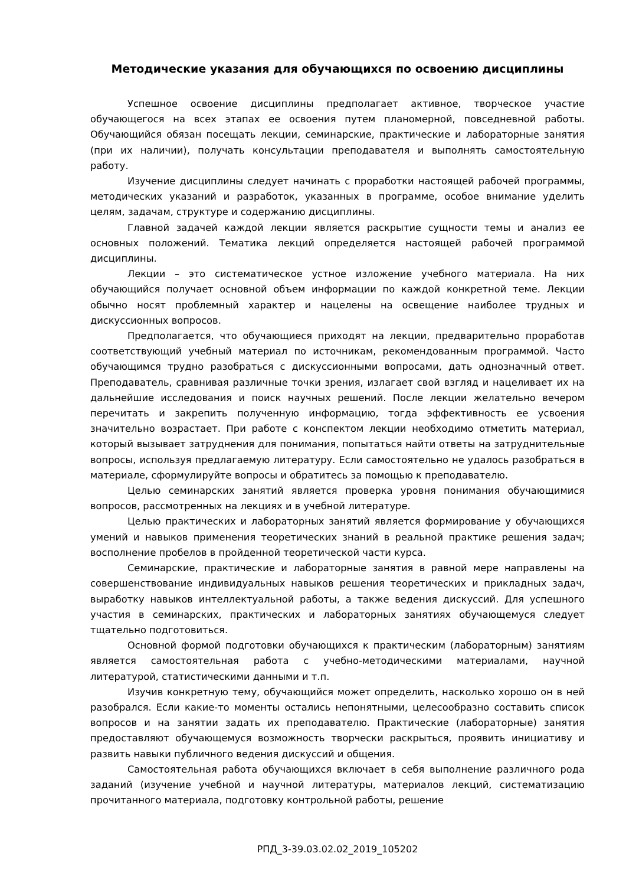Методические указания для обучающихся по освоению дисциплины
Успешное освоение дисциплины предполагает активное, творческое участие обучающегося на всех этапах ее освоения путем планомерной, повседневной работы. Обучающийся обязан посещать лекции, семинарские, практические и лабораторные занятия (при их наличии), получать консультации преподавателя и выполнять самостоятельную работу.
Изучение дисциплины следует начинать с проработки настоящей рабочей программы, методических указаний и разработок, указанных в программе, особое внимание уделить целям, задачам, структуре и содержанию дисциплины.
Главной задачей каждой лекции является раскрытие сущности темы и анализ ее основных положений. Тематика лекций определяется настоящей рабочей программой дисциплины.
Лекции – это систематическое устное изложение учебного материала. На них обучающийся получает основной объем информации по каждой конкретной теме. Лекции обычно носят проблемный характер и нацелены на освещение наиболее трудных и дискуссионных вопросов.
Предполагается, что обучающиеся приходят на лекции, предварительно проработав соответствующий учебный материал по источникам, рекомендованным программой. Часто обучающимся трудно разобраться с дискуссионными вопросами, дать однозначный ответ. Преподаватель, сравнивая различные точки зрения, излагает свой взгляд и нацеливает их на дальнейшие исследования и поиск научных решений. После лекции желательно вечером перечитать и закрепить полученную информацию, тогда эффективность ее усвоения значительно возрастает. При работе с конспектом лекции необходимо отметить материал, который вызывает затруднения для понимания, попытаться найти ответы на затруднительные вопросы, используя предлагаемую литературу. Если самостоятельно не удалось разобраться в материале, сформулируйте вопросы и обратитесь за помощью к преподавателю.
Целью семинарских занятий является проверка уровня понимания обучающимися вопросов, рассмотренных на лекциях и в учебной литературе.
Целью практических и лабораторных занятий является формирование у обучающихся умений и навыков применения теоретических знаний в реальной практике решения задач; восполнение пробелов в пройденной теоретической части курса.
Семинарские, практические и лабораторные занятия в равной мере направлены на совершенствование индивидуальных навыков решения теоретических и прикладных задач, выработку навыков интеллектуальной работы, а также ведения дискуссий. Для успешного участия в семинарских, практических и лабораторных занятиях обучающемуся следует тщательно подготовиться.
Основной формой подготовки обучающихся к практическим (лабораторным) занятиям является самостоятельная работа с учебно-методическими материалами, научной литературой, статистическими данными и т.п.
Изучив конкретную тему, обучающийся может определить, насколько хорошо он в ней разобрался. Если какие-то моменты остались непонятными, целесообразно составить список вопросов и на занятии задать их преподавателю. Практические (лабораторные) занятия предоставляют обучающемуся возможность творчески раскрыться, проявить инициативу и развить навыки публичного ведения дискуссий и общения.
Самостоятельная работа обучающихся включает в себя выполнение различного рода заданий (изучение учебной и научной литературы, материалов лекций, систематизацию прочитанного материала, подготовку контрольной работы, решение
РПД_3-39.03.02.02_2019_105202